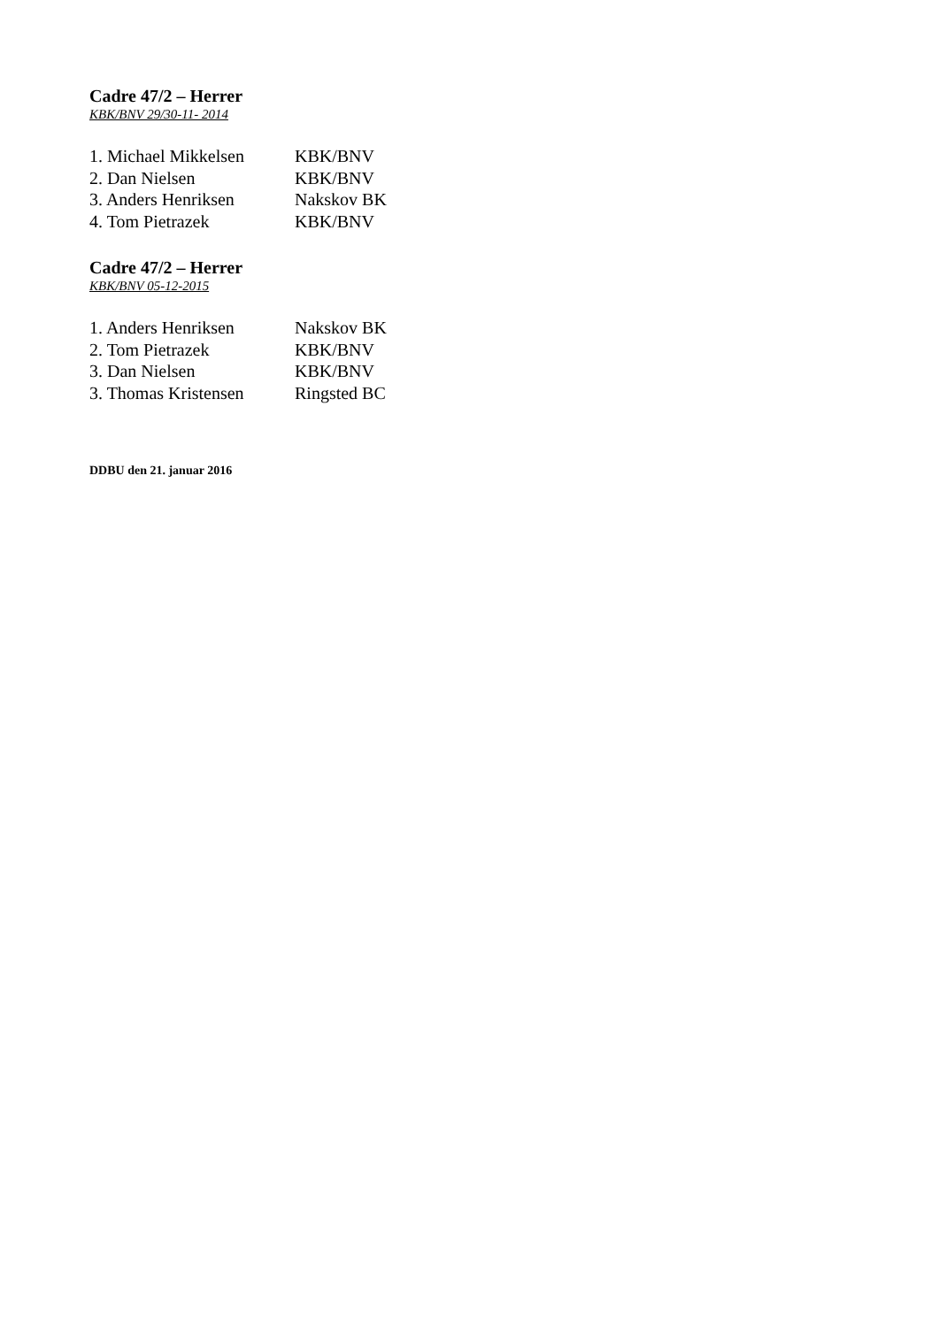Cadre 47/2 – Herrer
KBK/BNV 29/30-11- 2014
| 1. Michael Mikkelsen | KBK/BNV |
| 2. Dan Nielsen | KBK/BNV |
| 3. Anders Henriksen | Nakskov BK |
| 4. Tom Pietrazek | KBK/BNV |
Cadre 47/2 – Herrer
KBK/BNV 05-12-2015
| 1. Anders Henriksen | Nakskov BK |
| 2. Tom Pietrazek | KBK/BNV |
| 3. Dan Nielsen | KBK/BNV |
| 3. Thomas Kristensen | Ringsted BC |
DDBU den 21. januar 2016